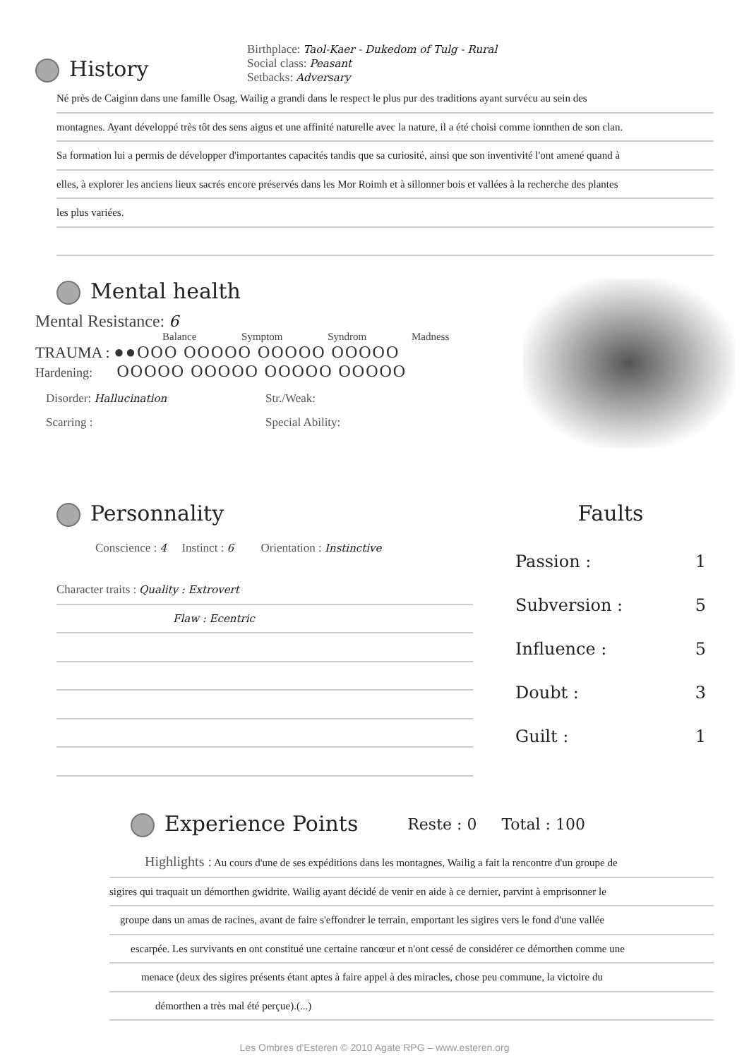History
Birthplace: Taol-Kaer - Dukedom of Tulg - Rural
Social class: Peasant
Setbacks: Adversary
Né près de Caiginn dans une famille Osag, Wailig a grandi dans le respect le plus pur des traditions ayant survécu au sein des
montagnes. Ayant développé très tôt des sens aigus et une affinité naturelle avec la nature, il a été choisi comme ionnthen de son clan.
Sa formation lui a permis de développer d'importantes capacités tandis que sa curiosité, ainsi que son inventivité l'ont amené quand à
elles, à explorer les anciens lieux sacrés encore préservés dans les Mor Roimh et à sillonner bois et vallées à la recherche des plantes
les plus variées.
Mental health
Mental Resistance: 6
Balance Symptom Syndrom Madness
TRAUMA : ●●OOO OOOOO OOOOO OOOOO
Hardening: OOOOO OOOOO OOOOO OOOOO
Disorder: Hallucination
Scarring :
Str./Weak:
Special Ability:
Personnality
Conscience : 4 Instinct : 6 Orientation : Instinctive
Character traits : Quality : Extrovert
Flaw : Ecentric
Faults
Passion : 1
Subversion : 5
Influence : 5
Doubt : 3
Guilt : 1
Experience Points
Reste : 0 Total : 100
Highlights : Au cours d'une de ses expéditions dans les montagnes, Wailig a fait la rencontre d'un groupe de
sigires qui traquait un démorthen gwidrite. Wailig ayant décidé de venir en aide à ce dernier, parvint à emprisonner le
groupe dans un amas de racines, avant de faire s'effondrer le terrain, emportant les sigires vers le fond d'une vallée
escarpée. Les survivants en ont constitué une certaine rancœur et n'ont cessé de considérer ce démorthen comme une
menace (deux des sigires présents étant aptes à faire appel à des miracles, chose peu commune, la victoire du
démorthen a très mal été perçue).(...)
Les Ombres d'Esteren © 2010 Agate RPG – www.esteren.org